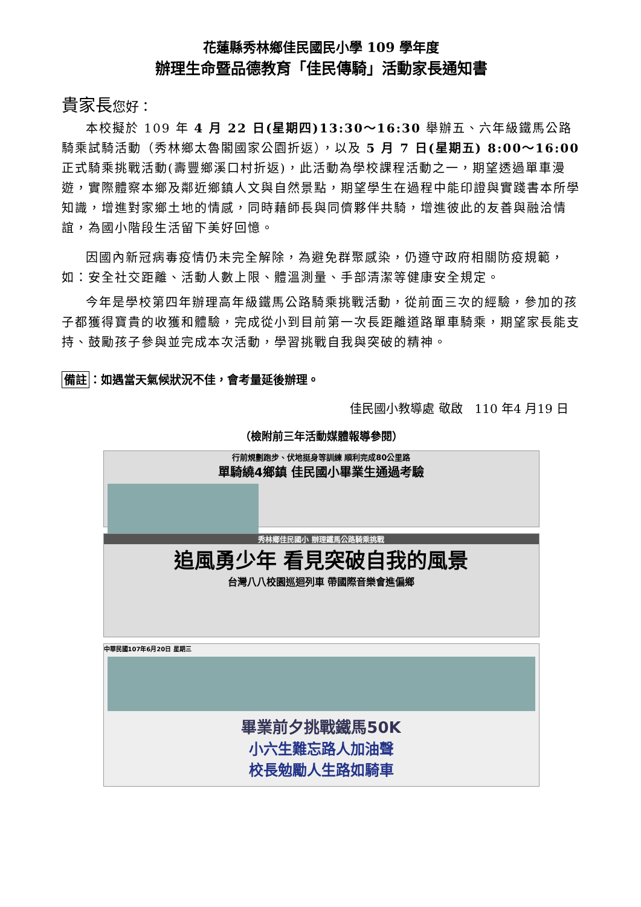花蓮縣秀林鄉佳民國民小學 109 學年度
辦理生命暨品德教育「佳民傳騎」活動家長通知書
貴家長您好：
本校擬於 109 年 4 月 22 日(星期四)13:30～16:30 舉辦五、六年級鐵馬公路騎乘試騎活動（秀林鄉太魯閣國家公園折返），以及 5 月 7 日(星期五) 8:00～16:00 正式騎乘挑戰活動(壽豐鄉溪口村折返)，此活動為學校課程活動之一，期望透過單車漫遊，實際體察本鄉及鄰近鄉鎮人文與自然景點，期望學生在過程中能印證與實踐書本所學知識，增進對家鄉土地的情感，同時藉師長與同儕夥伴共騎，增進彼此的友善與融洽情誼，為國小階段生活留下美好回憶。
因國內新冠病毒疫情仍未完全解除，為避免群聚感染，仍遵守政府相關防疫規範，如：安全社交距離、活動人數上限、體溫測量、手部清潔等健康安全規定。
今年是學校第四年辦理高年級鐵馬公路騎乘挑戰活動，從前面三次的經驗，參加的孩子都獲得寶貴的收獲和體驗，完成從小到目前第一次長距離道路單車騎乘，期望家長能支持、鼓勵孩子參與並完成本次活動，學習挑戰自我與突破的精神。
備註 ：如遇當天氣候狀況不佳，會考量延後辦理。
佳民國小教導處 敬啟　110 年4 月19 日
（檢附前三年活動媒體報導參閱）
行前規劃跑步、伏地挺身等訓練 順利完成80公里路
單騎繞4鄉鎮 佳民國小畢業生通過考驗
秀林鄉佳民國小 辦理鐵馬公路騎乘挑戰
追風勇少年 看見突破自我的風景
台灣八八校園巡迴列車 帶國際音樂會進偏鄉
中華民國107年6月20日 星期三
畢業前夕挑戰鐵馬50K
小六生難忘路人加油聲
校長勉勵人生路如騎車